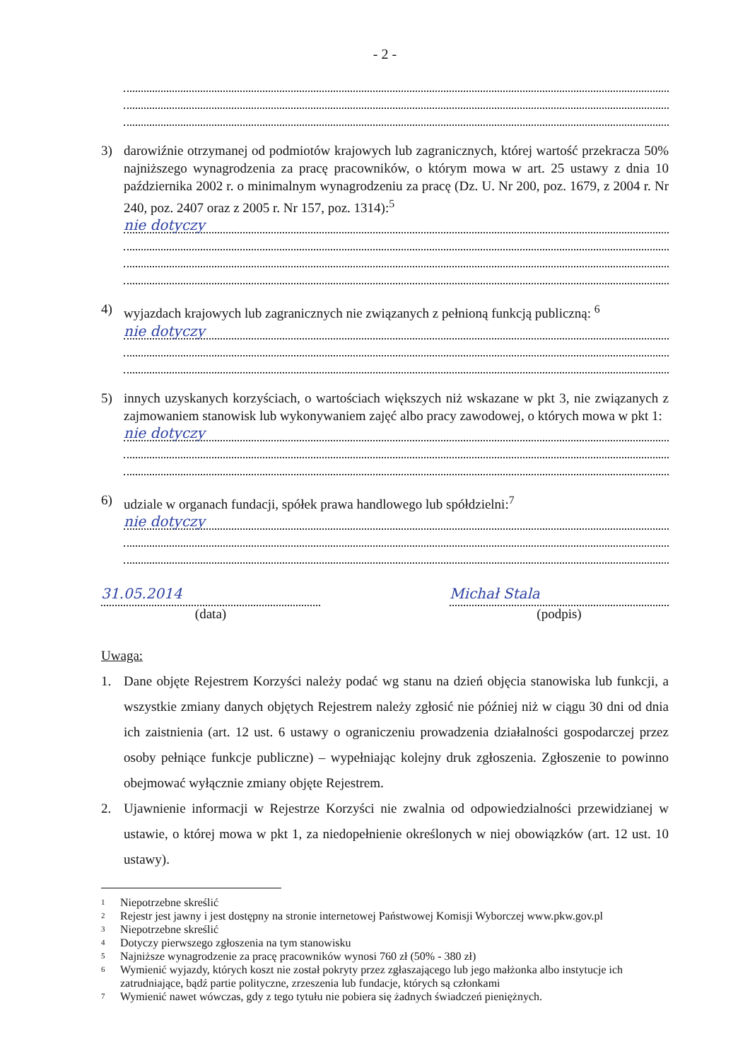- 2 -
3) darowiźnie otrzymanej od podmiotów krajowych lub zagranicznych, której wartość przekracza 50% najniższego wynagrodzenia za pracę pracowników, o którym mowa w art. 25 ustawy z dnia 10 października 2002 r. o minimalnym wynagrodzeniu za pracę (Dz. U. Nr 200, poz. 1679, z 2004 r. Nr 240, poz. 2407 oraz z 2005 r. Nr 157, poz. 1314):<sup>5</sup>
nie dotyczy
4) wyjazdach krajowych lub zagranicznych nie związanych z pełnioną funkcją publiczną: <sup>6</sup>
nie dotyczy
5) innych uzyskanych korzyściach, o wartościach większych niż wskazane w pkt 3, nie związanych z zajmowaniem stanowisk lub wykonywaniem zajęć albo pracy zawodowej, o których mowa w pkt 1:
nie dotyczy
6) udziale w organach fundacji, spółek prawa handlowego lub spółdzielni:<sup>7</sup>
nie dotyczy
31.05.2014
(data)
Michał Stala
(podpis)
Uwaga:
1. Dane objęte Rejestrem Korzyści należy podać wg stanu na dzień objęcia stanowiska lub funkcji, a wszystkie zmiany danych objętych Rejestrem należy zgłosić nie później niż w ciągu 30 dni od dnia ich zaistnienia (art. 12 ust. 6 ustawy o ograniczeniu prowadzenia działalności gospodarczej przez osoby pełniące funkcje publiczne) – wypełniając kolejny druk zgłoszenia. Zgłoszenie to powinno obejmować wyłącznie zmiany objęte Rejestrem.
2. Ujawnienie informacji w Rejestrze Korzyści nie zwalnia od odpowiedzialności przewidzianej w ustawie, o której mowa w pkt 1, za niedopełnienie określonych w niej obowiązków (art. 12 ust. 10 ustawy).
1 Niepotrzebne skreślić
2 Rejestr jest jawny i jest dostępny na stronie internetowej Państwowej Komisji Wyborczej www.pkw.gov.pl
3 Niepotrzebne skreślić
4 Dotyczy pierwszego zgłoszenia na tym stanowisku
5 Najniższe wynagrodzenie za pracę pracowników wynosi 760 zł (50% - 380 zł)
6 Wymienić wyjazdy, których koszt nie został pokryty przez zgłaszającego lub jego małżonka albo instytucje ich zatrudniające, bądź partie polityczne, zrzeszenia lub fundacje, których są członkami
7 Wymienić nawet wówczas, gdy z tego tytułu nie pobiera się żadnych świadczeń pieniężnych.